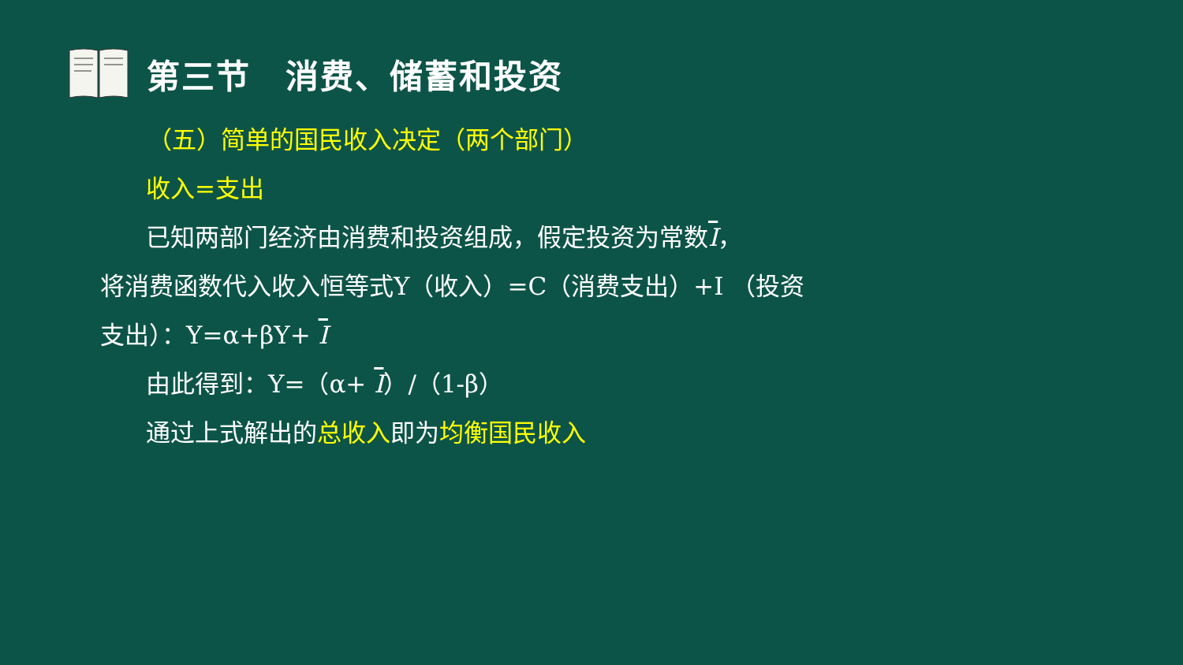第三节　消费、储蓄和投资
（五）简单的国民收入决定（两个部门）
收入=支出
已知两部门经济由消费和投资组成，假定投资为常数I，
将消费函数代入收入恒等式Y（收入）=C（消费支出）+I （投资支出）：Y=α+βY+ I
由此得到：Y=（α+ I）/（1-β）
通过上式解出的总收入即为均衡国民收入